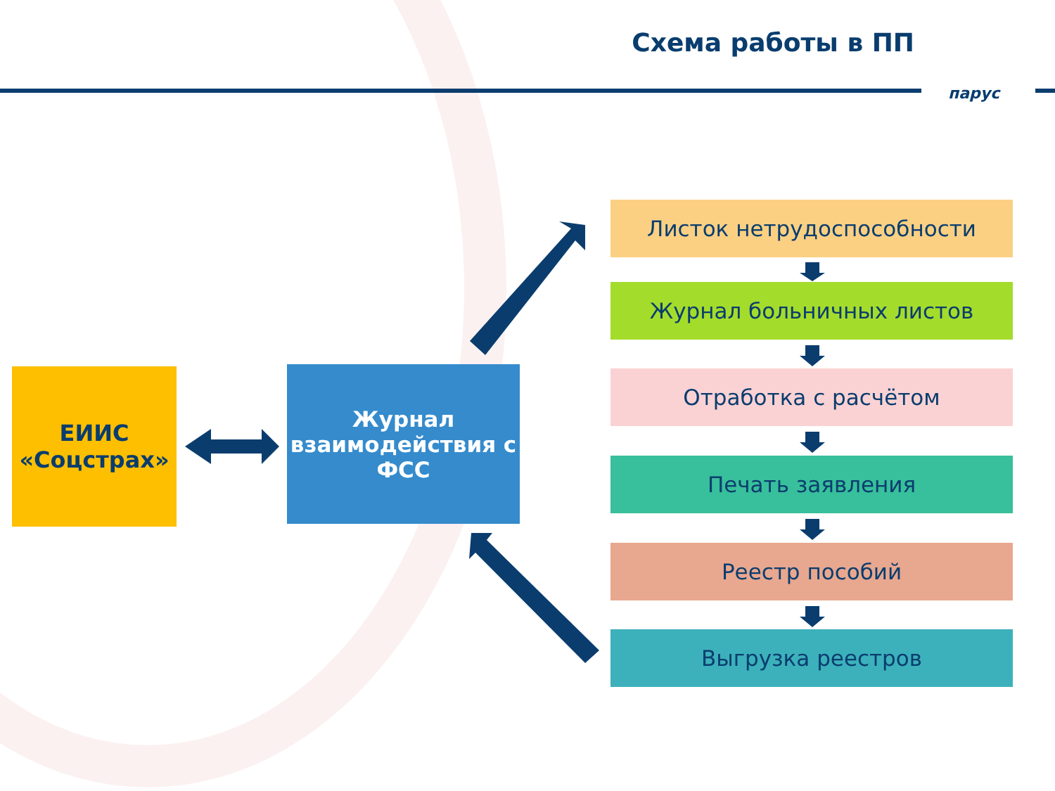Схема работы в ПП
парус
ЕИИС
«Соцстрах»
Журнал взаимодействия с ФСС
Листок нетрудоспособности
Журнал больничных листов
Отработка с расчётом
Печать заявления
Реестр пособий
Выгрузка реестров